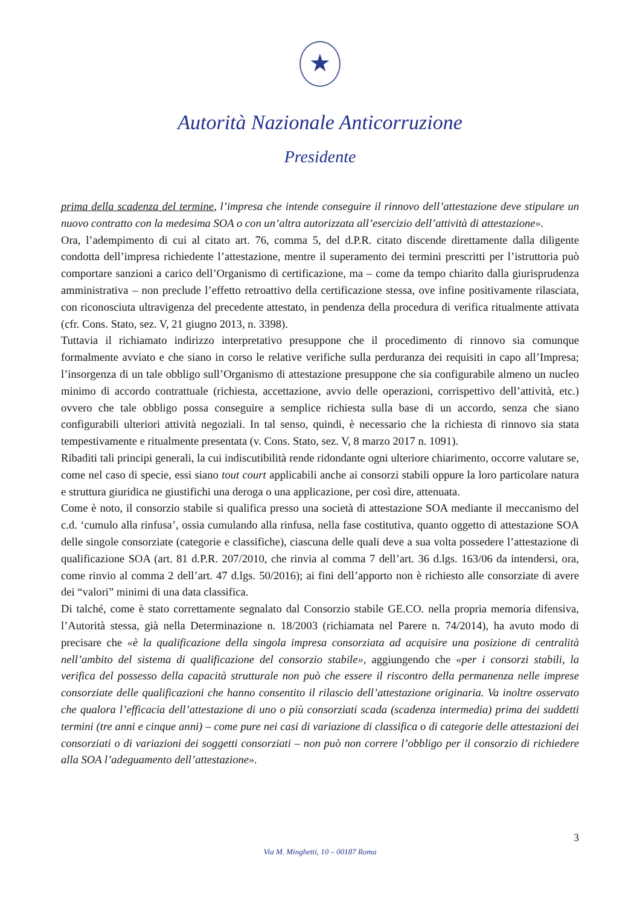★
Autorità Nazionale Anticorruzione
Presidente
prima della scadenza del termine, l’impresa che intende conseguire il rinnovo dell’attestazione deve stipulare un nuovo contratto con la medesima SOA o con un’altra autorizzata all’esercizio dell’attività di attestazione».
Ora, l’adempimento di cui al citato art. 76, comma 5, del d.P.R. citato discende direttamente dalla diligente condotta dell’impresa richiedente l’attestazione, mentre il superamento dei termini prescritti per l’istruttoria può comportare sanzioni a carico dell’Organismo di certificazione, ma – come da tempo chiarito dalla giurisprudenza amministrativa – non preclude l’effetto retroattivo della certificazione stessa, ove infine positivamente rilasciata, con riconosciuta ultravigenza del precedente attestato, in pendenza della procedura di verifica ritualmente attivata (cfr. Cons. Stato, sez. V, 21 giugno 2013, n. 3398).
Tuttavia il richiamato indirizzo interpretativo presuppone che il procedimento di rinnovo sia comunque formalmente avviato e che siano in corso le relative verifiche sulla perduranza dei requisiti in capo all’Impresa; l’insorgenza di un tale obbligo sull’Organismo di attestazione presuppone che sia configurabile almeno un nucleo minimo di accordo contrattuale (richiesta, accettazione, avvio delle operazioni, corrispettivo dell’attività, etc.) ovvero che tale obbligo possa conseguire a semplice richiesta sulla base di un accordo, senza che siano configurabili ulteriori attività negoziali. In tal senso, quindi, è necessario che la richiesta di rinnovo sia stata tempestivamente e ritualmente presentata (v. Cons. Stato, sez. V, 8 marzo 2017 n. 1091).
Ribaditi tali principi generali, la cui indiscutibilità rende ridondante ogni ulteriore chiarimento, occorre valutare se, come nel caso di specie, essi siano tout court applicabili anche ai consorzi stabili oppure la loro particolare natura e struttura giuridica ne giustifichi una deroga o una applicazione, per così dire, attenuata.
Come è noto, il consorzio stabile si qualifica presso una società di attestazione SOA mediante il meccanismo del c.d. ‘cumulo alla rinfusa’, ossia cumulando alla rinfusa, nella fase costitutiva, quanto oggetto di attestazione SOA delle singole consorziate (categorie e classifiche), ciascuna delle quali deve a sua volta possedere l’attestazione di qualificazione SOA (art. 81 d.P.R. 207/2010, che rinvia al comma 7 dell’art. 36 d.lgs. 163/06 da intendersi, ora, come rinvio al comma 2 dell’art. 47 d.lgs. 50/2016); ai fini dell’apporto non è richiesto alle consorziate di avere dei “valori” minimi di una data classifica.
Di talché, come è stato correttamente segnalato dal Consorzio stabile GE.CO. nella propria memoria difensiva, l’Autorità stessa, già nella Determinazione n. 18/2003 (richiamata nel Parere n. 74/2014), ha avuto modo di precisare che «è la qualificazione della singola impresa consorziata ad acquisire una posizione di centralità nell’ambito del sistema di qualificazione del consorzio stabile», aggiungendo che «per i consorzi stabili, la verifica del possesso della capacità strutturale non può che essere il riscontro della permanenza nelle imprese consorziate delle qualificazioni che hanno consentito il rilascio dell’attestazione originaria. Va inoltre osservato che qualora l’efficacia dell’attestazione di uno o più consorziati scada (scadenza intermedia) prima dei suddetti termini (tre anni e cinque anni) – come pure nei casi di variazione di classifica o di categorie delle attestazioni dei consorziati o di variazioni dei soggetti consorziati – non può non correre l’obbligo per il consorzio di richiedere alla SOA l’adeguamento dell’attestazione».
3
Via M. Minghetti, 10 – 00187 Roma